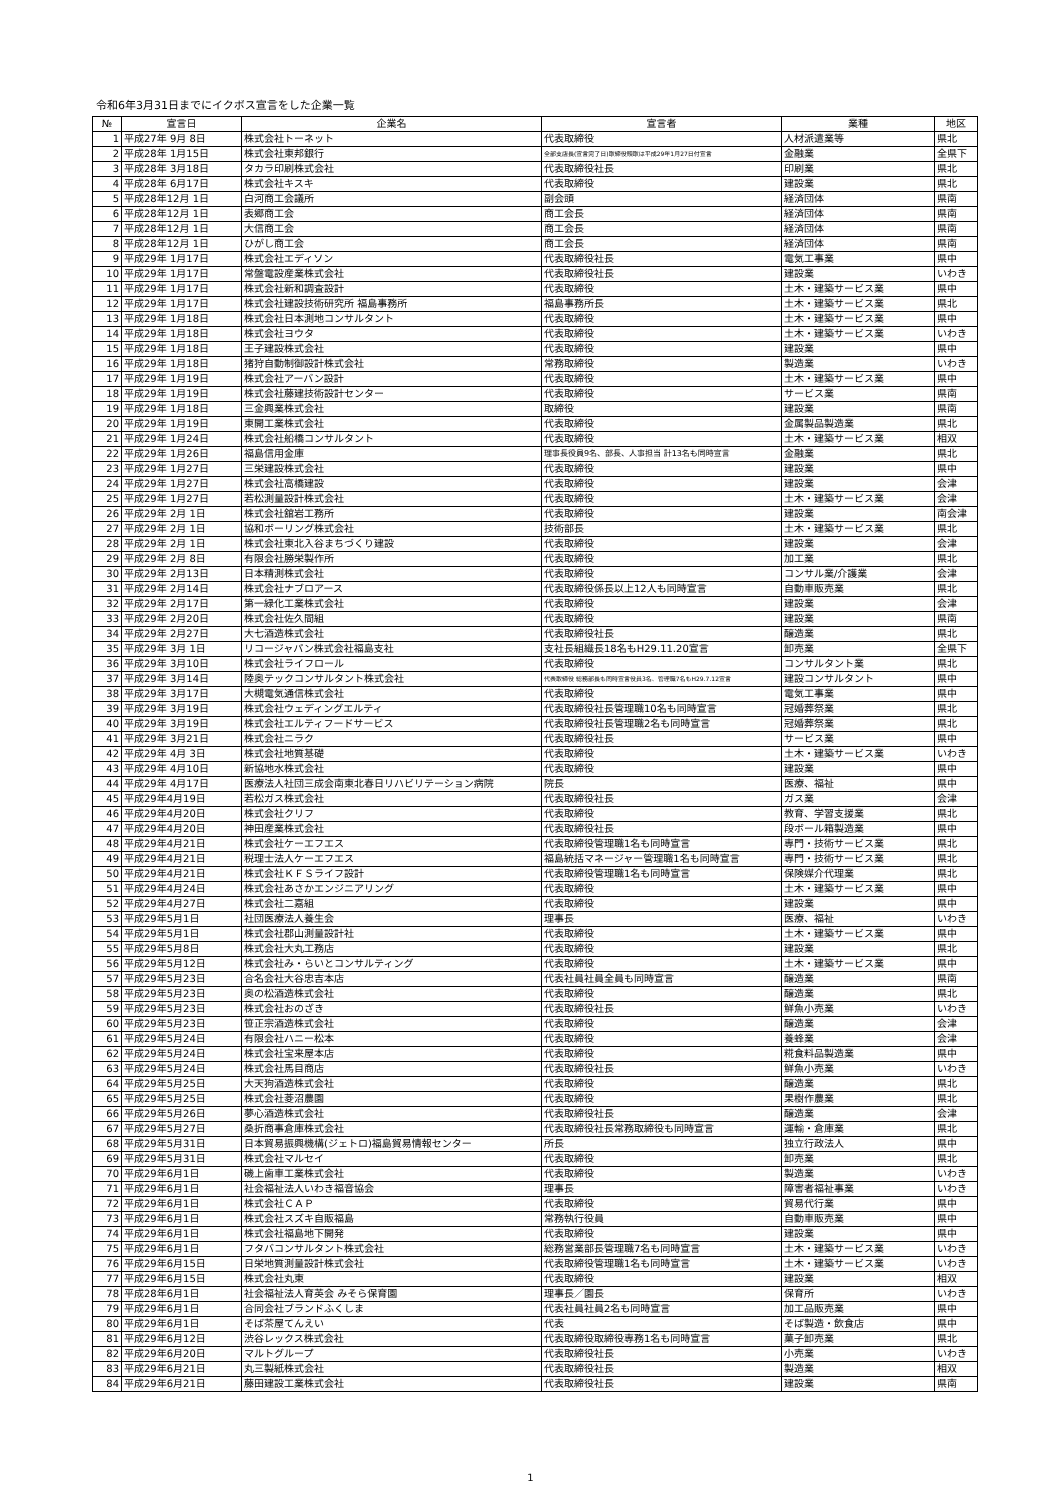令和6年3月31日までにイクボス宣言をした企業一覧
| № | 宣言日 | 企業名 | 宣言者 | 業種 | 地区 |
| --- | --- | --- | --- | --- | --- |
| 1 | 平成27年 9月 8日 | 株式会社トーネット | 代表取締役 | 人材派遣業等 | 県北 |
| 2 | 平成28年 1月15日 | 株式会社東邦銀行 | 全部支店長(宣言完了日)取締役頭取は平成29年1月27日付宣言 | 金融業 | 全県下 |
| 3 | 平成28年 3月18日 | タカラ印刷株式会社 | 代表取締役社長 | 印刷業 | 県北 |
| 4 | 平成28年 6月17日 | 株式会社キスキ | 代表取締役 | 建設業 | 県北 |
| 5 | 平成28年12月 1日 | 白河商工会議所 | 副会頭 | 経済団体 | 県南 |
| 6 | 平成28年12月 1日 | 表郷商工会 | 商工会長 | 経済団体 | 県南 |
| 7 | 平成28年12月 1日 | 大信商工会 | 商工会長 | 経済団体 | 県南 |
| 8 | 平成28年12月 1日 | ひがし商工会 | 商工会長 | 経済団体 | 県南 |
| 9 | 平成29年 1月17日 | 株式会社エディソン | 代表取締役社長 | 電気工事業 | 県中 |
| 10 | 平成29年 1月17日 | 常盤電設産業株式会社 | 代表取締役社長 | 建設業 | いわき |
| 11 | 平成29年 1月17日 | 株式会社新和調査設計 | 代表取締役 | 土木・建築サービス業 | 県中 |
| 12 | 平成29年 1月17日 | 株式会社建設技術研究所 福島事務所 | 福島事務所長 | 土木・建築サービス業 | 県北 |
| 13 | 平成29年 1月18日 | 株式会社日本測地コンサルタント | 代表取締役 | 土木・建築サービス業 | 県中 |
| 14 | 平成29年 1月18日 | 株式会社ヨウタ | 代表取締役 | 土木・建築サービス業 | いわき |
| 15 | 平成29年 1月18日 | 王子建設株式会社 | 代表取締役 | 建設業 | 県中 |
| 16 | 平成29年 1月18日 | 猪狩自動制御設計株式会社 | 常務取締役 | 製造業 | いわき |
| 17 | 平成29年 1月19日 | 株式会社アーバン設計 | 代表取締役 | 土木・建築サービス業 | 県中 |
| 18 | 平成29年 1月19日 | 株式会社藤建技術設計センター | 代表取締役 | サービス業 | 県南 |
| 19 | 平成29年 1月18日 | 三金興業株式会社 | 取締役 | 建設業 | 県南 |
| 20 | 平成29年 1月19日 | 東開工業株式会社 | 代表取締役 | 金属製品製造業 | 県北 |
| 21 | 平成29年 1月24日 | 株式会社船橋コンサルタント | 代表取締役 | 土木・建築サービス業 | 相双 |
| 22 | 平成29年 1月26日 | 福島信用金庫 | 理事長役員9名、部長、人事担当 計13名も同時宣言 | 金融業 | 県北 |
| 23 | 平成29年 1月27日 | 三栄建設株式会社 | 代表取締役 | 建設業 | 県中 |
| 24 | 平成29年 1月27日 | 株式会社高橋建設 | 代表取締役 | 建設業 | 会津 |
| 25 | 平成29年 1月27日 | 若松測量設計株式会社 | 代表取締役 | 土木・建築サービス業 | 会津 |
| 26 | 平成29年 2月 1日 | 株式会社舘岩工務所 | 代表取締役 | 建設業 | 南会津 |
| 27 | 平成29年 2月 1日 | 協和ボーリング株式会社 | 技術部長 | 土木・建築サービス業 | 県北 |
| 28 | 平成29年 2月 1日 | 株式会社東北入谷まちづくり建設 | 代表取締役 | 建設業 | 会津 |
| 29 | 平成29年 2月 8日 | 有限会社勝栄製作所 | 代表取締役 | 加工業 | 県北 |
| 30 | 平成29年 2月13日 | 日本精測株式会社 | 代表取締役 | コンサル業/介護業 | 会津 |
| 31 | 平成29年 2月14日 | 株式会社ナブロアース | 代表取締役係長以上12人も同時宣言 | 自動車販売業 | 県北 |
| 32 | 平成29年 2月17日 | 第一緑化工業株式会社 | 代表取締役 | 建設業 | 会津 |
| 33 | 平成29年 2月20日 | 株式会社佐久間組 | 代表取締役 | 建設業 | 県南 |
| 34 | 平成29年 2月27日 | 大七酒造株式会社 | 代表取締役社長 | 醸造業 | 県北 |
| 35 | 平成29年 3月 1日 | リコージャパン株式会社福島支社 | 支社長組織長18名もH29.11.20宣言 | 卸売業 | 全県下 |
| 36 | 平成29年 3月10日 | 株式会社ライフロール | 代表取締役 | コンサルタント業 | 県北 |
| 37 | 平成29年 3月14日 | 陸奥テックコンサルタント株式会社 | 代表取締役 総務部長も同時宣言役員3名、管理職7名もH29.7.12宣言 | 建設コンサルタント | 県中 |
| 38 | 平成29年 3月17日 | 大槻電気通信株式会社 | 代表取締役 | 電気工事業 | 県中 |
| 39 | 平成29年 3月19日 | 株式会社ウェディングエルティ | 代表取締役社長管理職10名も同時宣言 | 冠婚葬祭業 | 県北 |
| 40 | 平成29年 3月19日 | 株式会社エルティフードサービス | 代表取締役社長管理職2名も同時宣言 | 冠婚葬祭業 | 県北 |
| 41 | 平成29年 3月21日 | 株式会社ニラク | 代表取締役社長 | サービス業 | 県中 |
| 42 | 平成29年 4月 3日 | 株式会社地質基礎 | 代表取締役 | 土木・建築サービス業 | いわき |
| 43 | 平成29年 4月10日 | 新協地水株式会社 | 代表取締役 | 建設業 | 県中 |
| 44 | 平成29年 4月17日 | 医療法人社団三成会南東北春日リハビリテーション病院 | 院長 | 医療、福祉 | 県中 |
| 45 | 平成29年4月19日 | 若松ガス株式会社 | 代表取締役社長 | ガス業 | 会津 |
| 46 | 平成29年4月20日 | 株式会社クリフ | 代表取締役 | 教育、学習支援業 | 県北 |
| 47 | 平成29年4月20日 | 神田産業株式会社 | 代表取締役社長 | 段ボール箱製造業 | 県中 |
| 48 | 平成29年4月21日 | 株式会社ケーエフエス | 代表取締役管理職1名も同時宣言 | 専門・技術サービス業 | 県北 |
| 49 | 平成29年4月21日 | 税理士法人ケーエフエス | 福島統括マネージャー管理職1名も同時宣言 | 専門・技術サービス業 | 県北 |
| 50 | 平成29年4月21日 | 株式会社ＫＦＳライフ設計 | 代表取締役管理職1名も同時宣言 | 保険媒介代理業 | 県北 |
| 51 | 平成29年4月24日 | 株式会社あさかエンジニアリング | 代表取締役 | 土木・建築サービス業 | 県中 |
| 52 | 平成29年4月27日 | 株式会社二嘉組 | 代表取締役 | 建設業 | 県中 |
| 53 | 平成29年5月1日 | 社団医療法人養生会 | 理事長 | 医療、福祉 | いわき |
| 54 | 平成29年5月1日 | 株式会社郡山測量設計社 | 代表取締役 | 土木・建築サービス業 | 県中 |
| 55 | 平成29年5月8日 | 株式会社大丸工務店 | 代表取締役 | 建設業 | 県北 |
| 56 | 平成29年5月12日 | 株式会社み・らいとコンサルティング | 代表取締役 | 土木・建築サービス業 | 県中 |
| 57 | 平成29年5月23日 | 合名会社大谷忠吉本店 | 代表社員社員全員も同時宣言 | 醸造業 | 県南 |
| 58 | 平成29年5月23日 | 奥の松酒造株式会社 | 代表取締役 | 醸造業 | 県北 |
| 59 | 平成29年5月23日 | 株式会社おのざき | 代表取締役社長 | 鮮魚小売業 | いわき |
| 60 | 平成29年5月23日 | 笹正宗酒造株式会社 | 代表取締役 | 醸造業 | 会津 |
| 61 | 平成29年5月24日 | 有限会社ハニー松本 | 代表取締役 | 養蜂業 | 会津 |
| 62 | 平成29年5月24日 | 株式会社宝来屋本店 | 代表取締役 | 糀食料品製造業 | 県中 |
| 63 | 平成29年5月24日 | 株式会社馬目商店 | 代表取締役社長 | 鮮魚小売業 | いわき |
| 64 | 平成29年5月25日 | 大天狗酒造株式会社 | 代表取締役 | 醸造業 | 県北 |
| 65 | 平成29年5月25日 | 株式会社菱沼農園 | 代表取締役 | 果樹作農業 | 県北 |
| 66 | 平成29年5月26日 | 夢心酒造株式会社 | 代表取締役社長 | 醸造業 | 会津 |
| 67 | 平成29年5月27日 | 桑折商事倉庫株式会社 | 代表取締役社長常務取締役も同時宣言 | 運輸・倉庫業 | 県北 |
| 68 | 平成29年5月31日 | 日本貿易振興機構(ジェトロ)福島貿易情報センター | 所長 | 独立行政法人 | 県中 |
| 69 | 平成29年5月31日 | 株式会社マルセイ | 代表取締役 | 卸売業 | 県北 |
| 70 | 平成29年6月1日 | 磯上歯車工業株式会社 | 代表取締役 | 製造業 | いわき |
| 71 | 平成29年6月1日 | 社会福祉法人いわき福音協会 | 理事長 | 障害者福祉事業 | いわき |
| 72 | 平成29年6月1日 | 株式会社ＣＡＰ | 代表取締役 | 貿易代行業 | 県中 |
| 73 | 平成29年6月1日 | 株式会社スズキ自販福島 | 常務執行役員 | 自動車販売業 | 県中 |
| 74 | 平成29年6月1日 | 株式会社福島地下開発 | 代表取締役 | 建設業 | 県中 |
| 75 | 平成29年6月1日 | フタバコンサルタント株式会社 | 総務営業部長管理職7名も同時宣言 | 土木・建築サービス業 | いわき |
| 76 | 平成29年6月15日 | 日栄地質測量設計株式会社 | 代表取締役管理職1名も同時宣言 | 土木・建築サービス業 | いわき |
| 77 | 平成29年6月15日 | 株式会社丸東 | 代表取締役 | 建設業 | 相双 |
| 78 | 平成28年6月1日 | 社会福祉法人育英会 みそら保育園 | 理事長／園長 | 保育所 | いわき |
| 79 | 平成29年6月1日 | 合同会社ブランドふくしま | 代表社員社員2名も同時宣言 | 加工品販売業 | 県中 |
| 80 | 平成29年6月1日 | そば茶屋てんえい | 代表 | そば製造・飲食店 | 県中 |
| 81 | 平成29年6月12日 | 渋谷レックス株式会社 | 代表取締役取締役専務1名も同時宣言 | 菓子卸売業 | 県北 |
| 82 | 平成29年6月20日 | マルトグループ | 代表取締役社長 | 小売業 | いわき |
| 83 | 平成29年6月21日 | 丸三製紙株式会社 | 代表取締役社長 | 製造業 | 相双 |
| 84 | 平成29年6月21日 | 藤田建設工業株式会社 | 代表取締役社長 | 建設業 | 県南 |
1